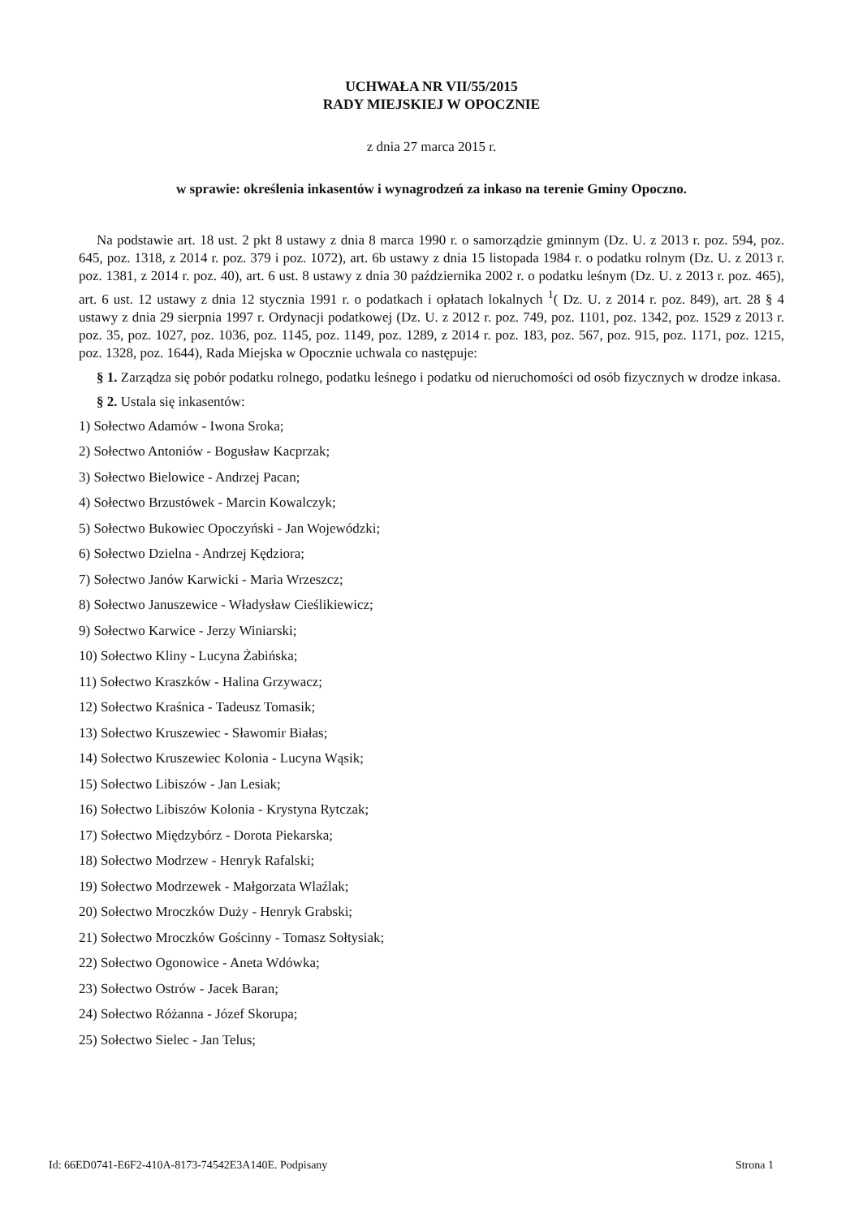UCHWAŁA NR VII/55/2015
RADY MIEJSKIEJ W OPOCZNIE
z dnia 27 marca 2015 r.
w sprawie: określenia inkasentów i wynagrodzeń za inkaso na terenie Gminy Opoczno.
Na podstawie art. 18 ust. 2 pkt 8 ustawy z dnia 8 marca 1990 r. o samorządzie gminnym (Dz. U. z 2013 r. poz. 594, poz. 645, poz. 1318, z 2014 r. poz. 379 i poz. 1072), art. 6b ustawy z dnia 15 listopada 1984 r. o podatku rolnym (Dz. U. z 2013 r. poz. 1381, z 2014 r. poz. 40), art. 6 ust. 8 ustawy z dnia 30 października 2002 r. o podatku leśnym (Dz. U. z 2013 r. poz. 465), art. 6 ust. 12 ustawy z dnia 12 stycznia 1991 r. o podatkach i opłatach lokalnych <sup>1</sup>( Dz. U. z 2014 r. poz. 849), art. 28 § 4 ustawy z dnia 29 sierpnia 1997 r. Ordynacji podatkowej (Dz. U. z 2012 r. poz. 749, poz. 1101, poz. 1342, poz. 1529 z 2013 r. poz. 35, poz. 1027, poz. 1036, poz. 1145, poz. 1149, poz. 1289, z 2014 r. poz. 183, poz. 567, poz. 915, poz. 1171, poz. 1215, poz. 1328, poz. 1644), Rada Miejska w Opocznie uchwala co następuje:
§ 1. Zarządza się pobór podatku rolnego, podatku leśnego i podatku od nieruchomości od osób fizycznych w drodze inkasa.
§ 2. Ustala się inkasentów:
1) Sołectwo Adamów - Iwona Sroka;
2) Sołectwo Antoniów - Bogusław Kacprzak;
3) Sołectwo Bielowice - Andrzej Pacan;
4) Sołectwo Brzustówek - Marcin Kowalczyk;
5) Sołectwo Bukowiec Opoczyński - Jan Wojewódzki;
6) Sołectwo Dzielna - Andrzej Kędziora;
7) Sołectwo Janów Karwicki - Maria Wrzeszcz;
8) Sołectwo Januszewice - Władysław Cieślikiewicz;
9) Sołectwo Karwice - Jerzy Winiarski;
10) Sołectwo Kliny - Lucyna Żabińska;
11) Sołectwo Kraszków - Halina Grzywacz;
12) Sołectwo Kraśnica - Tadeusz Tomasik;
13) Sołectwo Kruszewiec - Sławomir Białas;
14) Sołectwo Kruszewiec Kolonia - Lucyna Wąsik;
15) Sołectwo Libiszów - Jan Lesiak;
16) Sołectwo Libiszów Kolonia - Krystyna Rytczak;
17) Sołectwo Międzybórz - Dorota Piekarska;
18) Sołectwo Modrzew - Henryk Rafalski;
19) Sołectwo Modrzewek - Małgorzata Wlaźlak;
20) Sołectwo Mroczków Duży - Henryk Grabski;
21) Sołectwo Mroczków Gościnny - Tomasz Sołtysiak;
22) Sołectwo Ogonowice - Aneta Wdówka;
23) Sołectwo Ostrów - Jacek Baran;
24) Sołectwo Różanna - Józef Skorupa;
25) Sołectwo Sielec - Jan Telus;
Id: 66ED0741-E6F2-410A-8173-74542E3A140E. Podpisany Strona 1